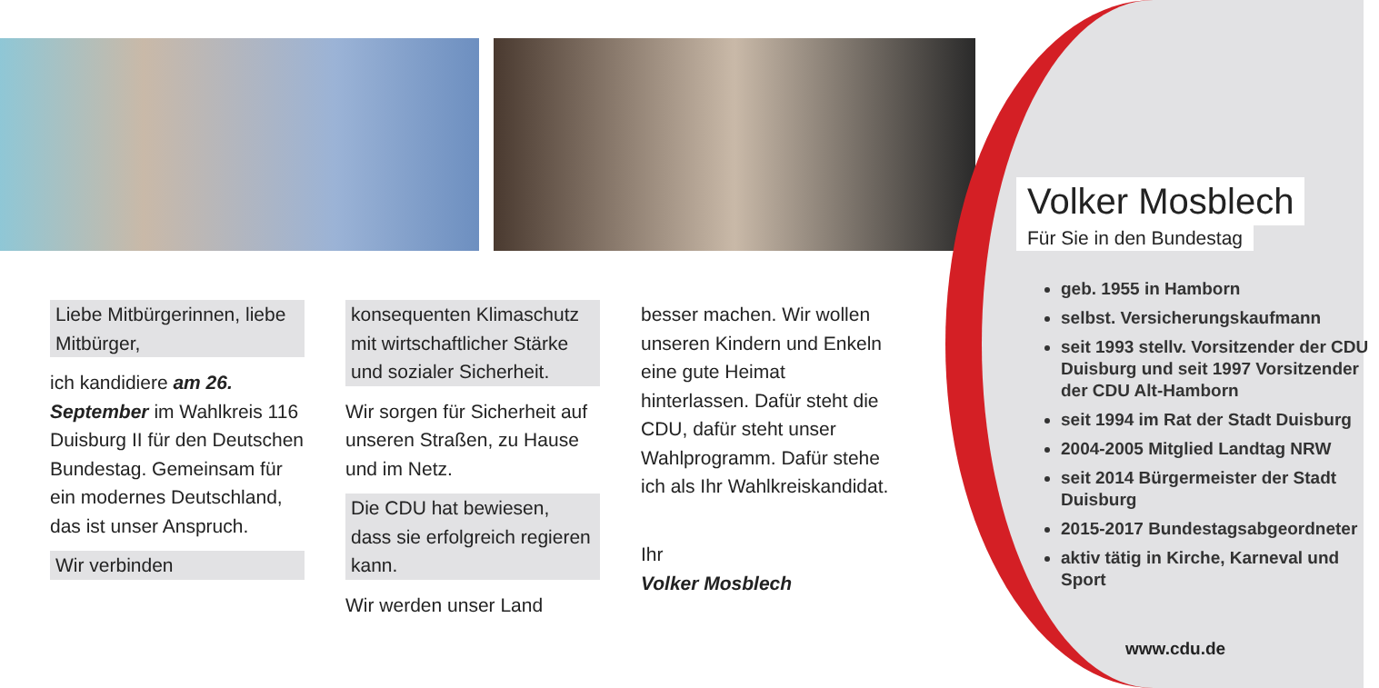Liebe Mitbürgerinnen, liebe Mitbürger,
ich kandidiere am 26. September im Wahlkreis 116 Duisburg II für den Deutschen Bundestag. Gemeinsam für ein modernes Deutschland, das ist unser Anspruch.
Wir verbinden
konsequenten Klimaschutz mit wirtschaftlicher Stärke und sozialer Sicherheit.
Wir sorgen für Sicherheit auf unseren Straßen, zu Hause und im Netz.
Die CDU hat bewiesen, dass sie erfolgreich regieren kann.
Wir werden unser Land
besser machen. Wir wollen unseren Kindern und Enkeln eine gute Heimat hinterlassen. Dafür steht die CDU, dafür steht unser Wahlprogramm. Dafür stehe ich als Ihr Wahlkreiskandidat.
Ihr
Volker Mosblech
Volker Mosblech
Für Sie in den Bundestag
geb. 1955 in Hamborn
selbst. Versicherungskaufmann
seit 1993 stellv. Vorsitzender der CDU Duisburg und seit 1997 Vorsitzender der CDU Alt-Hamborn
seit 1994 im Rat der Stadt Duisburg
2004-2005 Mitglied Landtag NRW
seit 2014 Bürgermeister der Stadt Duisburg
2015-2017 Bundestagsabgeordneter
aktiv tätig in Kirche, Karneval und Sport
www.cdu.de